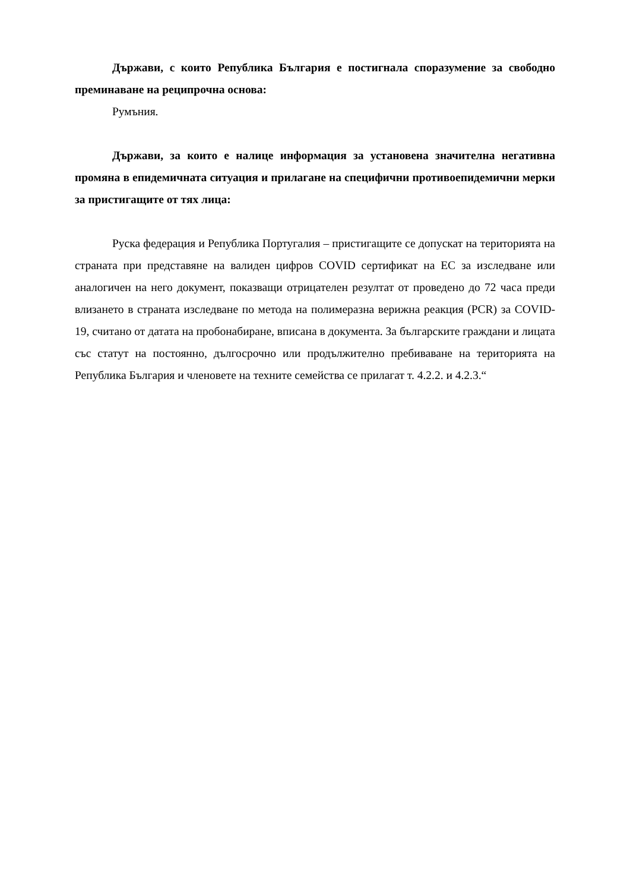Държави, с които Република България е постигнала споразумение за свободно преминаване на реципрочна основа:
Румъния.
Държави, за които е налице информация за установена значителна негативна промяна в епидемичната ситуация и прилагане на специфични противоепидемични мерки за пристигащите от тях лица:
Руска федерация и Република Португалия – пристигащите се допускат на територията на страната при представяне на валиден цифров COVID сертификат на ЕС за изследване или аналогичен на него документ, показващи отрицателен резултат от проведено до 72 часа преди влизането в страната изследване по метода на полимеразна верижна реакция (PCR) за COVID-19, считано от датата на пробонабиране, вписана в документа. За българските граждани и лицата със статут на постоянно, дългосрочно или продължително пребиваване на територията на Република България и членовете на техните семейства се прилагат т. 4.2.2. и 4.2.3.“